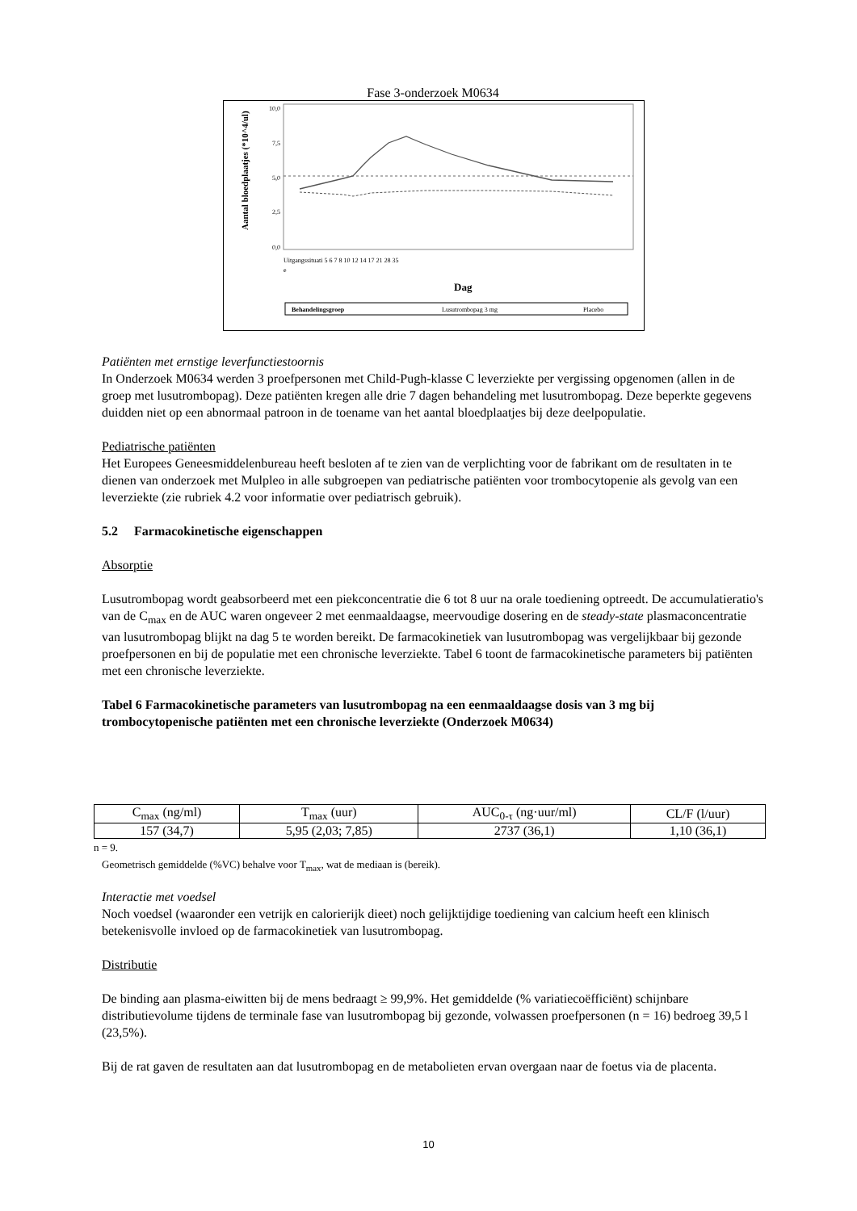Fase 3-onderzoek M0634
Aantal bloedplaatjes (*10^4/ul)
10,0
7,5
5,0
2,5
0,0
Uitgangssituati 5 6 7 8 10 12 14 17 21 28 35
e
Dag
Behandelingsgroep
Lusutrombopag 3 mg
Placebo
Patiënten met ernstige leverfunctiestoornis
In Onderzoek M0634 werden 3 proefpersonen met Child-Pugh-klasse C leverziekte per vergissing opgenomen (allen in de groep met lusutrombopag). Deze patiënten kregen alle drie 7 dagen behandeling met lusutrombopag. Deze beperkte gegevens duidden niet op een abnormaal patroon in de toename van het aantal bloedplaatjes bij deze deelpopulatie.
Pediatrische patiënten
Het Europees Geneesmiddelenbureau heeft besloten af te zien van de verplichting voor de fabrikant om de resultaten in te dienen van onderzoek met Mulpleo in alle subgroepen van pediatrische patiënten voor trombocytopenie als gevolg van een leverziekte (zie rubriek 4.2 voor informatie over pediatrisch gebruik).
5.2 Farmacokinetische eigenschappen
Absorptie
Lusutrombopag wordt geabsorbeerd met een piekconcentratie die 6 tot 8 uur na orale toediening optreedt. De accumulatieratio's van de C<sub>max</sub> en de AUC waren ongeveer 2 met eenmaaldaagse, meervoudige dosering en de steady-state plasmaconcentratie van lusutrombopag blijkt na dag 5 te worden bereikt. De farmacokinetiek van lusutrombopag was vergelijkbaar bij gezonde proefpersonen en bij de populatie met een chronische leverziekte. Tabel 6 toont de farmacokinetische parameters bij patiënten met een chronische leverziekte.
Tabel 6 Farmacokinetische parameters van lusutrombopag na een eenmaaldaagse dosis van 3 mg bij trombocytopenische patiënten met een chronische leverziekte (Onderzoek M0634)
| C<sub>max</sub> (ng/ml) | T<sub>max</sub> (uur) | AUC<sub>0-τ</sub> (ng·uur/ml) | CL/F (l/uur) |
| --- | --- | --- | --- |
| 157 (34,7) | 5,95 (2,03; 7,85) | 2737 (36,1) | 1,10 (36,1) |
n = 9.
Geometrisch gemiddelde (%VC) behalve voor T<sub>max</sub>, wat de mediaan is (bereik).
Interactie met voedsel
Noch voedsel (waaronder een vetrijk en calorierijk dieet) noch gelijktijdige toediening van calcium heeft een klinisch betekenisvolle invloed op de farmacokinetiek van lusutrombopag.
Distributie
De binding aan plasma-eiwitten bij de mens bedraagt ≥ 99,9%. Het gemiddelde (% variatiecoëfficiënt) schijnbare distributievolume tijdens de terminale fase van lusutrombopag bij gezonde, volwassen proefpersonen (n = 16) bedroeg 39,5 l (23,5%).
Bij de rat gaven de resultaten aan dat lusutrombopag en de metabolieten ervan overgaan naar de foetus via de placenta.
10